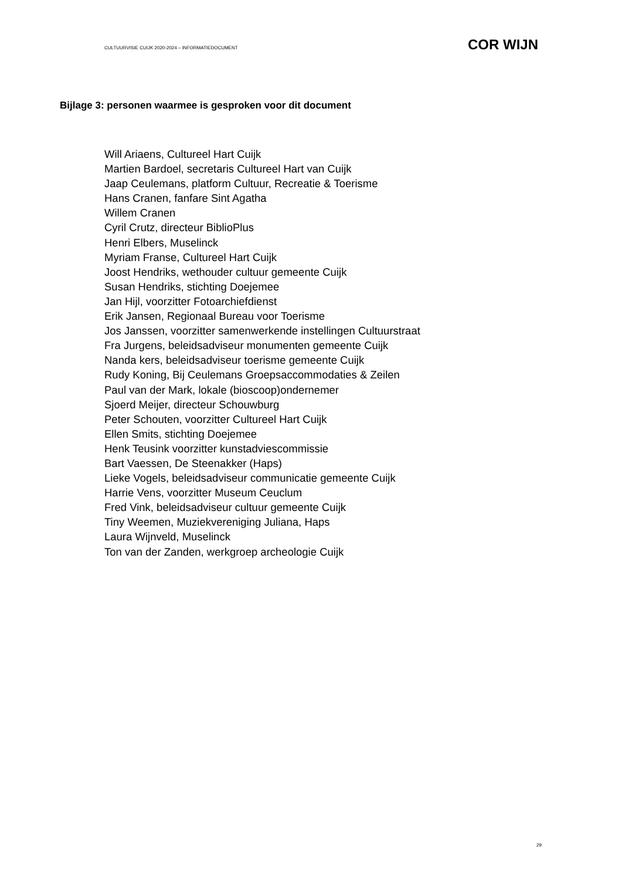CULTUURVISIE CUIJK 2020-2024 – INFORMATIEDOCUMENT COR WIJN
Bijlage 3: personen waarmee is gesproken voor dit document
Will Ariaens, Cultureel Hart Cuijk
Martien Bardoel, secretaris Cultureel Hart van Cuijk
Jaap Ceulemans, platform Cultuur, Recreatie & Toerisme
Hans Cranen, fanfare Sint Agatha
Willem Cranen
Cyril Crutz, directeur BiblioPlus
Henri Elbers, Muselinck
Myriam Franse, Cultureel Hart Cuijk
Joost Hendriks, wethouder cultuur gemeente Cuijk
Susan Hendriks, stichting Doejemee
Jan Hijl, voorzitter Fotoarchiefdienst
Erik Jansen, Regionaal Bureau voor Toerisme
Jos Janssen, voorzitter samenwerkende instellingen Cultuurstraat
Fra Jurgens, beleidsadviseur monumenten gemeente Cuijk
Nanda kers, beleidsadviseur toerisme gemeente Cuijk
Rudy Koning, Bij Ceulemans Groepsaccommodaties & Zeilen
Paul van der Mark, lokale (bioscoop)ondernemer
Sjoerd Meijer, directeur Schouwburg
Peter Schouten, voorzitter Cultureel Hart Cuijk
Ellen Smits, stichting Doejemee
Henk Teusink voorzitter kunstadviescommissie
Bart Vaessen, De Steenakker (Haps)
Lieke Vogels, beleidsadviseur communicatie gemeente Cuijk
Harrie Vens, voorzitter Museum Ceuclum
Fred Vink, beleidsadviseur cultuur gemeente Cuijk
Tiny Weemen, Muziekvereniging Juliana, Haps
Laura Wijnveld, Muselinck
Ton van der Zanden, werkgroep archeologie Cuijk
29